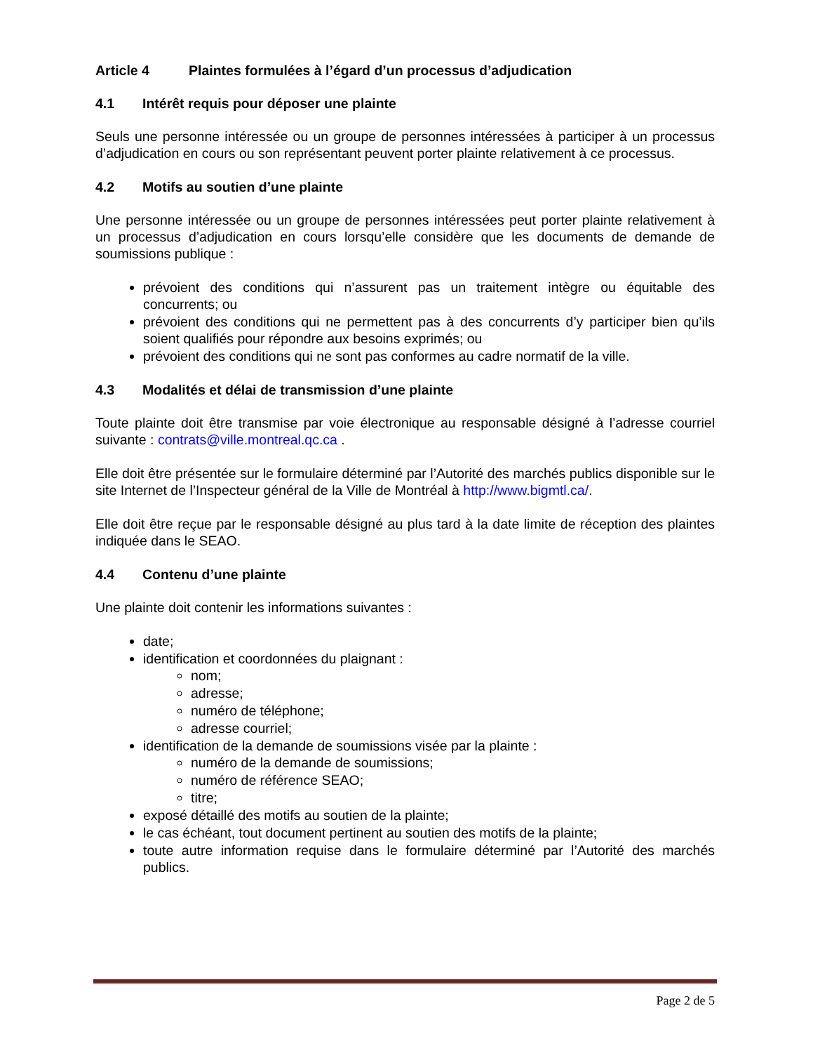Article 4 Plaintes formulées à l’égard d’un processus d’adjudication
4.1 Intérêt requis pour déposer une plainte
Seuls une personne intéressée ou un groupe de personnes intéressées à participer à un processus d’adjudication en cours ou son représentant peuvent porter plainte relativement à ce processus.
4.2 Motifs au soutien d’une plainte
Une personne intéressée ou un groupe de personnes intéressées peut porter plainte relativement à un processus d’adjudication en cours lorsqu’elle considère que les documents de demande de soumissions publique :
prévoient des conditions qui n’assurent pas un traitement intègre ou équitable des concurrents; ou
prévoient des conditions qui ne permettent pas à des concurrents d’y participer bien qu’ils soient qualifiés pour répondre aux besoins exprimés; ou
prévoient des conditions qui ne sont pas conformes au cadre normatif de la ville.
4.3 Modalités et délai de transmission d’une plainte
Toute plainte doit être transmise par voie électronique au responsable désigné à l’adresse courriel suivante : contrats@ville.montreal.qc.ca .
Elle doit être présentée sur le formulaire déterminé par l’Autorité des marchés publics disponible sur le site Internet de l’Inspecteur général de la Ville de Montréal à http://www.bigmtl.ca/.
Elle doit être reçue par le responsable désigné au plus tard à la date limite de réception des plaintes indiquée dans le SEAO.
4.4 Contenu d’une plainte
Une plainte doit contenir les informations suivantes :
date;
identification et coordonnées du plaignant :
nom;
adresse;
numéro de téléphone;
adresse courriel;
identification de la demande de soumissions visée par la plainte :
numéro de la demande de soumissions;
numéro de référence SEAO;
titre;
exposé détaillé des motifs au soutien de la plainte;
le cas échéant, tout document pertinent au soutien des motifs de la plainte;
toute autre information requise dans le formulaire déterminé par l’Autorité des marchés publics.
Page 2 de 5